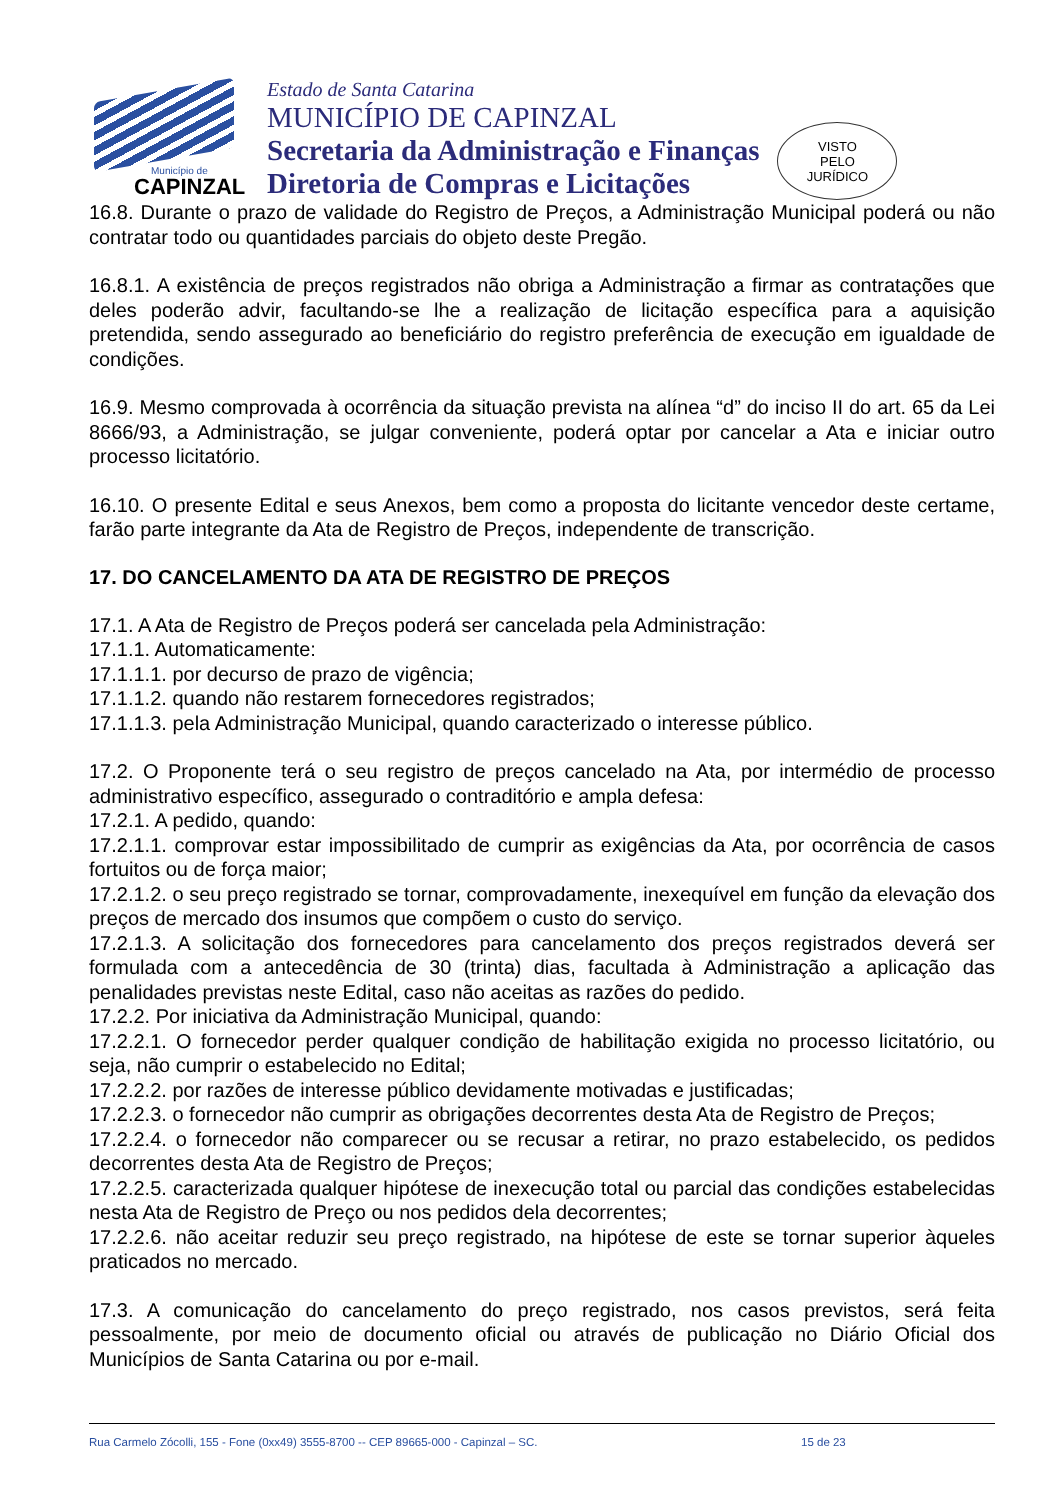Município de
CAPINZAL
Estado de Santa Catarina
MUNICÍPIO DE CAPINZAL
Secretaria da Administração e Finanças
Diretoria de Compras e Licitações
VISTO
PELO
JURÍDICO
16.8. Durante o prazo de validade do Registro de Preços, a Administração Municipal poderá ou não contratar todo ou quantidades parciais do objeto deste Pregão.
16.8.1. A existência de preços registrados não obriga a Administração a firmar as contratações que deles poderão advir, facultando-se lhe a realização de licitação específica para a aquisição pretendida, sendo assegurado ao beneficiário do registro preferência de execução em igualdade de condições.
16.9. Mesmo comprovada à ocorrência da situação prevista na alínea “d” do inciso II do art. 65 da Lei 8666/93, a Administração, se julgar conveniente, poderá optar por cancelar a Ata e iniciar outro processo licitatório.
16.10. O presente Edital e seus Anexos, bem como a proposta do licitante vencedor deste certame, farão parte integrante da Ata de Registro de Preços, independente de transcrição.
17. DO CANCELAMENTO DA ATA DE REGISTRO DE PREÇOS
17.1. A Ata de Registro de Preços poderá ser cancelada pela Administração:
17.1.1. Automaticamente:
17.1.1.1. por decurso de prazo de vigência;
17.1.1.2. quando não restarem fornecedores registrados;
17.1.1.3. pela Administração Municipal, quando caracterizado o interesse público.
17.2. O Proponente terá o seu registro de preços cancelado na Ata, por intermédio de processo administrativo específico, assegurado o contraditório e ampla defesa:
17.2.1. A pedido, quando:
17.2.1.1. comprovar estar impossibilitado de cumprir as exigências da Ata, por ocorrência de casos fortuitos ou de força maior;
17.2.1.2. o seu preço registrado se tornar, comprovadamente, inexequível em função da elevação dos preços de mercado dos insumos que compõem o custo do serviço.
17.2.1.3. A solicitação dos fornecedores para cancelamento dos preços registrados deverá ser formulada com a antecedência de 30 (trinta) dias, facultada à Administração a aplicação das penalidades previstas neste Edital, caso não aceitas as razões do pedido.
17.2.2. Por iniciativa da Administração Municipal, quando:
17.2.2.1. O fornecedor perder qualquer condição de habilitação exigida no processo licitatório, ou seja, não cumprir o estabelecido no Edital;
17.2.2.2. por razões de interesse público devidamente motivadas e justificadas;
17.2.2.3. o fornecedor não cumprir as obrigações decorrentes desta Ata de Registro de Preços;
17.2.2.4. o fornecedor não comparecer ou se recusar a retirar, no prazo estabelecido, os pedidos decorrentes desta Ata de Registro de Preços;
17.2.2.5. caracterizada qualquer hipótese de inexecução total ou parcial das condições estabelecidas nesta Ata de Registro de Preço ou nos pedidos dela decorrentes;
17.2.2.6. não aceitar reduzir seu preço registrado, na hipótese de este se tornar superior àqueles praticados no mercado.
17.3. A comunicação do cancelamento do preço registrado, nos casos previstos, será feita pessoalmente, por meio de documento oficial ou através de publicação no Diário Oficial dos Municípios de Santa Catarina ou por e-mail.
Rua Carmelo Zócolli, 155 - Fone (0xx49) 3555-8700 -- CEP 89665-000 - Capinzal – SC. 15 de 23